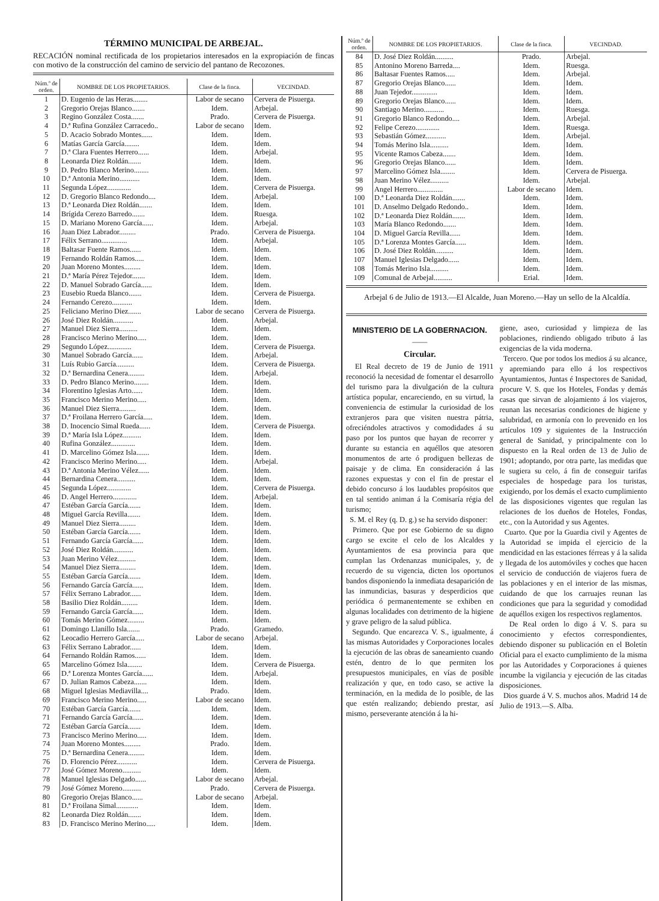TÉRMINO MUNICIPAL DE ARBEJAL.
RECACIÓN nominal rectificada de los propietarios interesados en la expropiación de fincas con motivo de la construcción del camino de servicio del pantano de Recozones.
| Núm.º de orden. | NOMBRE DE LOS PROPIETARIOS. | Clase de la finca. | VECINDAD. |
| --- | --- | --- | --- |
| 1 | D. Eugenio de las Heras........ | Labor de secano | Cervera de Pisuerga. |
| 2 | Gregorio Orejas Blanco....... | Idem. | Arbejal. |
| 3 | Regino González Costa....... | Prado. | Cervera de Pisuerga. |
| 4 | D.ª Rufina González Carracedo.. | Labor de secano | Idem. |
| 5 | D. Acacio Sobrado Montes...... | Idem. | Idem. |
| 6 | Matías García García........ | Idem. | Idem. |
| 7 | D.ª Clara Fuentes Herrero...... | Idem. | Arbejal. |
| 8 | Leonarda Diez Roldán....... | Idem. | Idem. |
| 9 | D. Pedro Blanco Merino........ | Idem. | Idem. |
| 10 | D.ª Antonia Merino........... | Idem. | Idem. |
| 11 | Segunda López............. | Idem. | Cervera de Pisuerga. |
| 12 | D. Gregorio Blanco Redondo.... | Idem. | Arbejal. |
| 13 | D.ª Leonarda Diez Roldán....... | Idem. | Idem. |
| 14 | Brígida Cerezo Barredo....... | Idem. | Ruesga. |
| 15 | D. Mariano Moreno García...... | Idem. | Arbejal. |
| 16 | Juan Diez Labrador......... | Prado. | Cervera de Pisuerga. |
| 17 | Félix Serrano.............. | Idem. | Arbejal. |
| 18 | Baltasar Fuente Ramos...... | Idem. | Idem. |
| 19 | Fernando Roldán Ramos..... | Idem. | Idem. |
| 20 | Juan Moreno Montes......... | Idem. | Idem. |
| 21 | D.ª María Pérez Tejedor....... | Idem. | Idem. |
| 22 | D. Manuel Sobrado García...... | Idem. | Idem. |
| 23 | Eusebio Rueda Blanco....... | Idem. | Cervera de Pisuerga. |
| 24 | Fernando Cerezo........... | Idem. | Idem. |
| 25 | Feliciano Merino Diez....... | Labor de secano | Cervera de Pisuerga. |
| 26 | José Diez Roldán........... | Idem. | Arbejal. |
| 27 | Manuel Diez Sierra.......... | Idem. | Idem. |
| 28 | Francisco Merino Merino..... | Idem. | Idem. |
| 29 | Segundo López............. | Idem. | Cervera de Pisuerga. |
| 30 | Manuel Sobrado García...... | Idem. | Arbejal. |
| 31 | Luís Rubio García.......... | Idem. | Cervera de Pisuerga. |
| 32 | D.ª Bernardina Cenera......... | Idem. | Arbejal. |
| 33 | D. Pedro Blanco Merino........ | Idem. | Idem. |
| 34 | Florentino Iglesias Arto...... | Idem. | Idem. |
| 35 | Francisco Merino Merino..... | Idem. | Idem. |
| 36 | Manuel Diez Sierra......... | Idem. | Idem. |
| 37 | D.ª Froilana Herrero García..... | Idem. | Idem. |
| 38 | D. Inocencio Simal Rueda...... | Idem. | Cervera de Pisuerga. |
| 39 | D.ª María Isla López.......... | Idem. | Idem. |
| 40 | Rufina González............. | Idem. | Idem. |
| 41 | D. Marcelino Gómez Isla....... | Idem. | Idem. |
| 42 | Francisco Merino Merino..... | Idem. | Arbejal. |
| 43 | D.ª Antonia Merino Vélez...... | Idem. | Idem. |
| 44 | Bernardina Cenera.......... | Idem. | Idem. |
| 45 | Segunda López............. | Idem. | Cervera de Pisuerga. |
| 46 | D. Angel Herrero............. | Idem. | Arbejal. |
| 47 | Estéban García García....... | Idem. | Idem. |
| 48 | Miguel García Revilla....... | Idem. | Idem. |
| 49 | Manuel Diez Sierra......... | Idem. | Idem. |
| 50 | Estéban García García....... | Idem. | Idem. |
| 51 | Fernando García García...... | Idem. | Idem. |
| 52 | José Diez Roldán........... | Idem. | Idem. |
| 53 | Juan Merino Vélez.......... | Idem. | Idem. |
| 54 | Manuel Diez Sierra......... | Idem. | Idem. |
| 55 | Estéban García García....... | Idem. | Idem. |
| 56 | Fernando García García...... | Idem. | Idem. |
| 57 | Félix Serrano Labrador...... | Idem. | Idem. |
| 58 | Basilio Diez Roldán......... | Idem. | Idem. |
| 59 | Fernando García García...... | Idem. | Idem. |
| 60 | Tomás Merino Gómez......... | Idem. | Idem. |
| 61 | Domingo Llanillo Isla....... | Prado. | Gramedo. |
| 62 | Leocadio Herrero García..... | Labor de secano | Arbejal. |
| 63 | Félix Serrano Labrador...... | Idem. | Idem. |
| 64 | Fernando Roldán Ramos...... | Idem. | Idem. |
| 65 | Marcelino Gómez Isla........ | Idem. | Cervera de Pisuerga. |
| 66 | D.ª Lorenza Montes García...... | Idem. | Arbejal. |
| 67 | D. Julian Ramos Cabeza....... | Idem. | Idem. |
| 68 | Miguel Iglesias Mediavilla.... | Prado. | Idem. |
| 69 | Francisco Merino Merino..... | Labor de secano | Idem. |
| 70 | Estéban García García....... | Idem. | Idem. |
| 71 | Fernando García García...... | Idem. | Idem. |
| 72 | Estéban García García....... | Idem. | Idem. |
| 73 | Francisco Merino Merino..... | Idem. | Idem. |
| 74 | Juan Moreno Montes......... | Prado. | Idem. |
| 75 | D.ª Bernardina Cenera......... | Idem. | Idem. |
| 76 | D. Florencio Pérez........... | Idem. | Cervera de Pisuerga. |
| 77 | José Gómez Moreno.......... | Idem. | Idem. |
| 78 | Manuel Iglesias Delgado...... | Labor de secano | Arbejal. |
| 79 | José Gómez Moreno.......... | Prado. | Cervera de Pisuerga. |
| 80 | Gregorio Orejas Blanco...... | Labor de secano | Arbejal. |
| 81 | D.ª Froilana Simal............ | Idem. | Idem. |
| 82 | Leonarda Diez Roldán....... | Idem. | Idem. |
| 83 | D. Francisco Merino Merino..... | Idem. | Idem. |
| Núm.º de orden. | NOMBRE DE LOS PROPIETARIOS. | Clase de la finca. | VECINDAD. |
| --- | --- | --- | --- |
| 84 | D. José Diez Roldán.......... | Prado. | Arbejal. |
| 85 | Antonino Moreno Barreda.... | Idem. | Ruesga. |
| 86 | Baltasar Fuentes Ramos..... | Idem. | Arbejal. |
| 87 | Gregorio Orejas Blanco...... | Idem. | Idem. |
| 88 | Juan Tejedor.............. | Idem. | Idem. |
| 89 | Gregorio Orejas Blanco...... | Idem. | Idem. |
| 90 | Santiago Merino........... | Idem. | Ruesga. |
| 91 | Gregorio Blanco Redondo.... | Idem. | Arbejal. |
| 92 | Felipe Cerezo............. | Idem. | Ruesga. |
| 93 | Sebastián Gómez........... | Idem. | Arbejal. |
| 94 | Tomás Merino Isla.......... | Idem. | Idem. |
| 95 | Vicente Ramos Cabeza....... | Idem. | Idem. |
| 96 | Gregorio Orejas Blanco...... | Idem. | Idem. |
| 97 | Marcelino Gómez Isla........ | Idem. | Cervera de Pisuerga. |
| 98 | Juan Merino Vélez.......... | Idem. | Arbejal. |
| 99 | Angel Herrero.............. | Labor de secano | Idem. |
| 100 | D.ª Leonarda Diez Roldán....... | Idem. | Idem. |
| 101 | D. Anselmo Delgado Redondo.. | Idem. | Idem. |
| 102 | D.ª Leonarda Diez Roldán....... | Idem. | Idem. |
| 103 | María Blanco Redondo....... | Idem. | Idem. |
| 104 | D. Miguel García Revilla...... | Idem. | Idem. |
| 105 | D.ª Lorenza Montes García...... | Idem. | Idem. |
| 106 | D. José Diez Roldán.......... | Idem. | Idem. |
| 107 | Manuel Iglesias Delgado...... | Idem. | Idem. |
| 108 | Tomás Merino Isla.......... | Idem. | Idem. |
| 109 | Comunal de Arbejal.......... | Erial. | Idem. |
Arbejal 6 de Julio de 1913.—El Alcalde, Juan Moreno.—Hay un sello de la Alcaldía.
MINISTERIO DE LA GOBERNACION.
——
Circular.
El Real decreto de 19 de Junio de 1911 reconoció la necesidad de fomentar el desarrollo del turismo para la divulgación de la cultura artística popular, encareciendo, en su virtud, la conveniencia de estimular la curiosidad de los extranjeros para que visiten nuestra pátria, ofreciéndoles atractivos y comodidades á su paso por los puntos que hayan de recorrer y durante su estancia en aquéllos que atesoren monumentos de arte ó prodiguen bellezas de paisaje y de clima. En consideración á las razones expuestas y con el fin de prestar el debido concurso á los laudables propósitos que en tal sentido animan á la Comisaría régia del turismo;
S. M. el Rey (q. D. g.) se ha servido disponer:
Primero. Que por ese Gobierno de su digno cargo se excite el celo de los Alcaldes y Ayuntamientos de esa provincia para que cumplan las Ordenanzas municipales, y, de recuerdo de su vigencia, dicten los oportunos bandos disponiendo la inmediata desaparición de las inmundicias, basuras y desperdicios que periódica ó permanentemente se exhiben en algunas localidades con detrimento de la higiene y grave peligro de la salud pública.
Segundo. Que encarezca V. S., igualmente, á las mismas Autoridades y Corporaciones locales la ejecución de las obras de saneamiento cuando estén, dentro de lo que permiten los presupuestos municipales, en vías de posible realización y que, en todo caso, se active la terminación, en la medida de lo posible, de las que estén realizando; debiendo prestar, así mismo, perseverante atención á la hi-
giene, aseo, curiosidad y limpieza de las poblaciones, rindiendo obligado tributo á las exigencias de la vida moderna.
Tercero. Que por todos los medios á su alcance, y apremiando para ello á los respectivos Ayuntamientos, Juntas é Inspectores de Sanidad, procure V. S. que los Hoteles, Fondas y demás casas que sirvan de alojamiento á los viajeros, reunan las necesarias condiciones de higiene y salubridad, en armonía con lo prevenido en los artículos 109 y siguientes de la Instrucción general de Sanidad, y principalmente con lo dispuesto en la Real orden de 13 de Julio de 1901; adoptando, por otra parte, las medidas que le sugiera su celo, á fin de conseguir tarifas especiales de hospedage para los turistas, exigiendo, por los demás el exacto cumplimiento de las disposiciones vigentes que regulan las relaciones de los dueños de Hoteles, Fondas, etc., con la Autoridad y sus Agentes.
Cuarto. Que por la Guardia civil y Agentes de la Autoridad se impida el ejercicio de la mendicidad en las estaciones férreas y á la salida y llegada de los automóviles y coches que hacen el servicio de conducción de viajeros fuera de las poblaciones y en el interior de las mismas, cuidando de que los carruajes reunan las condiciones que para la seguridad y comodidad de aquéllos exigen los respectivos reglamentos.
De Real orden lo digo á V. S. para su conocimiento y efectos correspondientes, debiendo disponer su publicación en el Boletín Oficial para el exacto cumplimiento de la misma por las Autoridades y Corporaciones á quienes incumbe la vigilancia y ejecución de las citadas disposiciones.
Dios guarde á V. S. muchos años. Madrid 14 de Julio de 1913.—S. Alba.